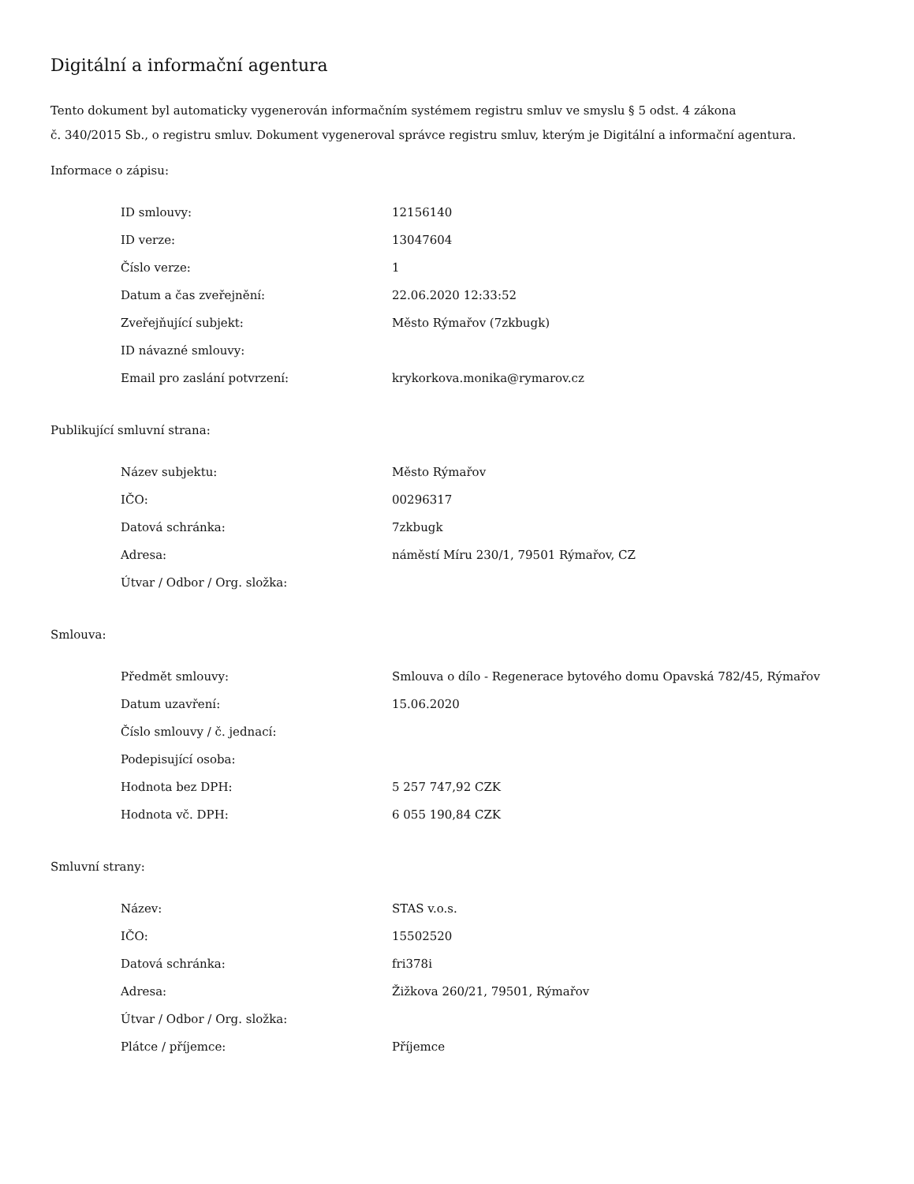Digitální a informační agentura
Tento dokument byl automaticky vygenerován informačním systémem registru smluv ve smyslu § 5 odst. 4 zákona
č. 340/2015 Sb., o registru smluv. Dokument vygeneroval správce registru smluv, kterým je Digitální a informační agentura.
Informace o zápisu:
| ID smlouvy: | 12156140 |
| ID verze: | 13047604 |
| Číslo verze: | 1 |
| Datum a čas zveřejnění: | 22.06.2020 12:33:52 |
| Zveřejňující subjekt: | Město Rýmařov (7zkbugk) |
| ID návazné smlouvy: | |
| Email pro zaslání potvrzení: | krykorkova.monika@rymarov.cz |
Publikující smluvní strana:
| Název subjektu: | Město Rýmařov |
| IČO: | 00296317 |
| Datová schránka: | 7zkbugk |
| Adresa: | náměstí Míru 230/1, 79501 Rýmařov, CZ |
| Útvar / Odbor / Org. složka: | |
Smlouva:
| Předmět smlouvy: | Smlouva o dílo - Regenerace bytového domu Opavská 782/45, Rýmařov |
| Datum uzavření: | 15.06.2020 |
| Číslo smlouvy / č. jednací: | |
| Podepisující osoba: | |
| Hodnota bez DPH: | 5 257 747,92 CZK |
| Hodnota vč. DPH: | 6 055 190,84 CZK |
Smluvní strany:
| Název: | STAS v.o.s. |
| IČO: | 15502520 |
| Datová schránka: | fri378i |
| Adresa: | Žižkova 260/21, 79501, Rýmařov |
| Útvar / Odbor / Org. složka: | |
| Plátce / příjemce: | Příjemce |